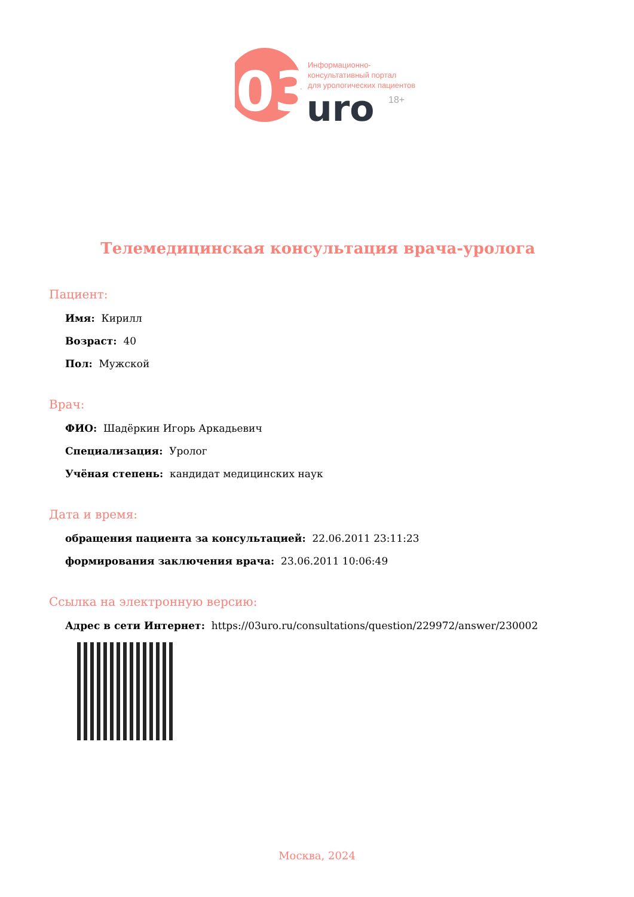03
Информационно-
консультативный портал
для урологических пациентов
uro
18+
Телемедицинская консультация врача-уролога
Пациент:
Имя: Кирилл
Возраст: 40
Пол: Мужской
Врач:
ФИО: Шадёркин Игорь Аркадьевич
Специализация: Уролог
Учёная степень: кандидат медицинских наук
Дата и время:
обращения пациента за консультацией: 22.06.2011 23:11:23
формирования заключения врача: 23.06.2011 10:06:49
Ссылка на электронную версию:
Адрес в сети Интернет: https://03uro.ru/consultations/question/229972/answer/230002
Москва, 2024